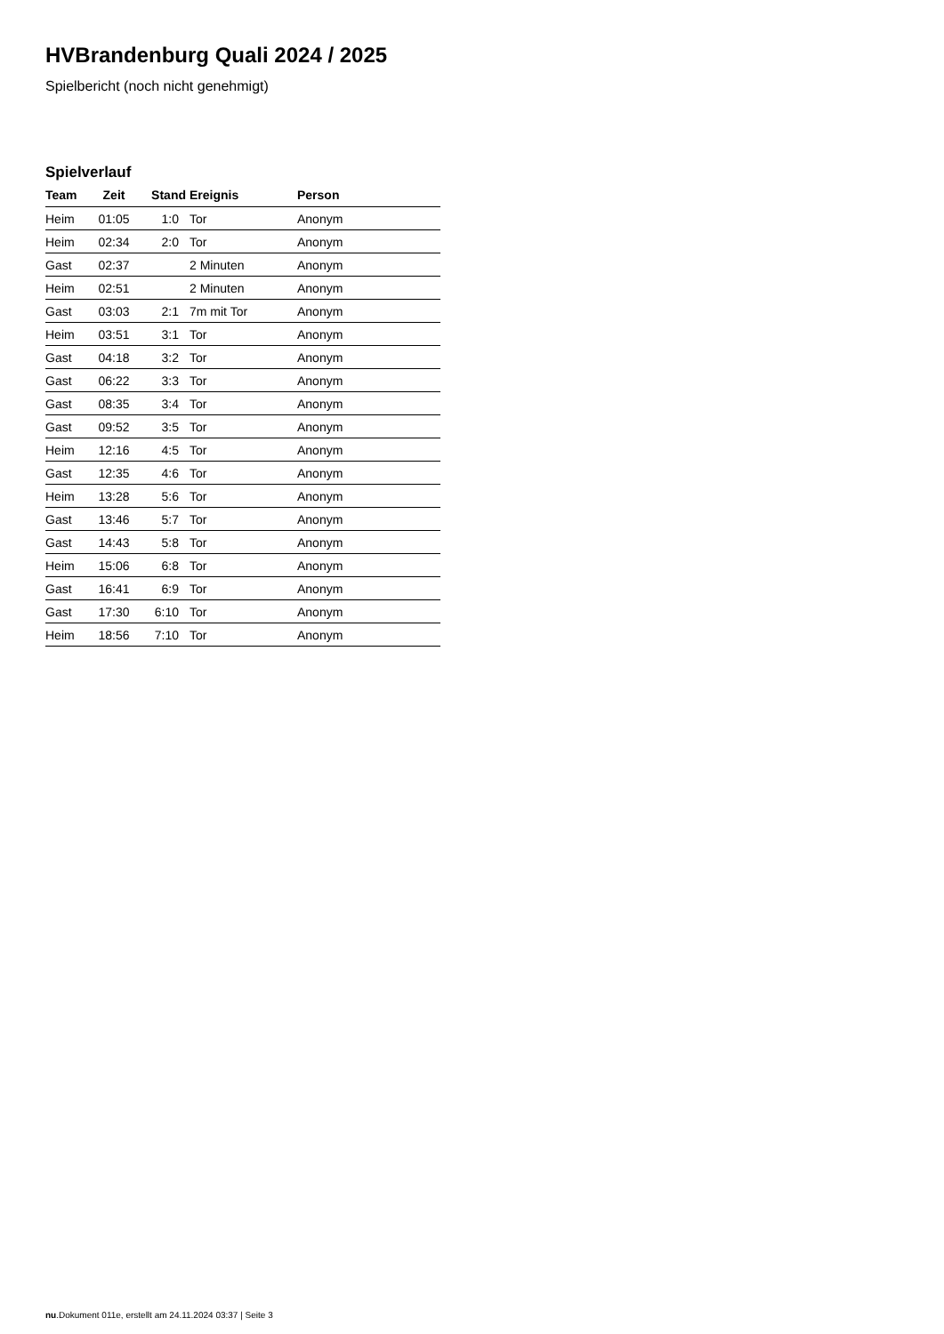HVBrandenburg Quali 2024 / 2025
Spielbericht (noch nicht genehmigt)
Spielverlauf
| Team | Zeit | Stand | Ereignis | Person |
| --- | --- | --- | --- | --- |
| Heim | 01:05 | 1:0 | Tor | Anonym |
| Heim | 02:34 | 2:0 | Tor | Anonym |
| Gast | 02:37 | | 2 Minuten | Anonym |
| Heim | 02:51 | | 2 Minuten | Anonym |
| Gast | 03:03 | 2:1 | 7m mit Tor | Anonym |
| Heim | 03:51 | 3:1 | Tor | Anonym |
| Gast | 04:18 | 3:2 | Tor | Anonym |
| Gast | 06:22 | 3:3 | Tor | Anonym |
| Gast | 08:35 | 3:4 | Tor | Anonym |
| Gast | 09:52 | 3:5 | Tor | Anonym |
| Heim | 12:16 | 4:5 | Tor | Anonym |
| Gast | 12:35 | 4:6 | Tor | Anonym |
| Heim | 13:28 | 5:6 | Tor | Anonym |
| Gast | 13:46 | 5:7 | Tor | Anonym |
| Gast | 14:43 | 5:8 | Tor | Anonym |
| Heim | 15:06 | 6:8 | Tor | Anonym |
| Gast | 16:41 | 6:9 | Tor | Anonym |
| Gast | 17:30 | 6:10 | Tor | Anonym |
| Heim | 18:56 | 7:10 | Tor | Anonym |
nu.Dokument 011e, erstellt am 24.11.2024 03:37 | Seite 3